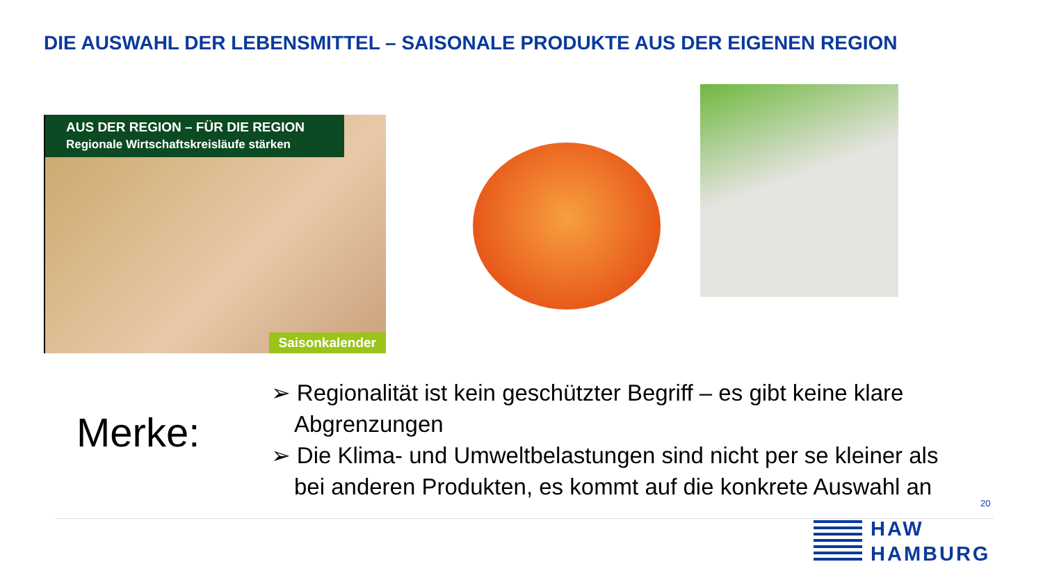DIE AUSWAHL DER LEBENSMITTEL – SAISONALE PRODUKTE AUS DER EIGENEN REGION
AUS DER REGION – FÜR DIE REGION
Regionale Wirtschaftskreisläufe stärken
Saisonkalender
Merke:
➢ Regionalität ist kein geschützter Begriff – es gibt keine klare Abgrenzungen
➢ Die Klima- und Umweltbelastungen sind nicht per se kleiner als bei anderen Produkten, es kommt auf die konkrete Auswahl an
20
HAW
HAMBURG